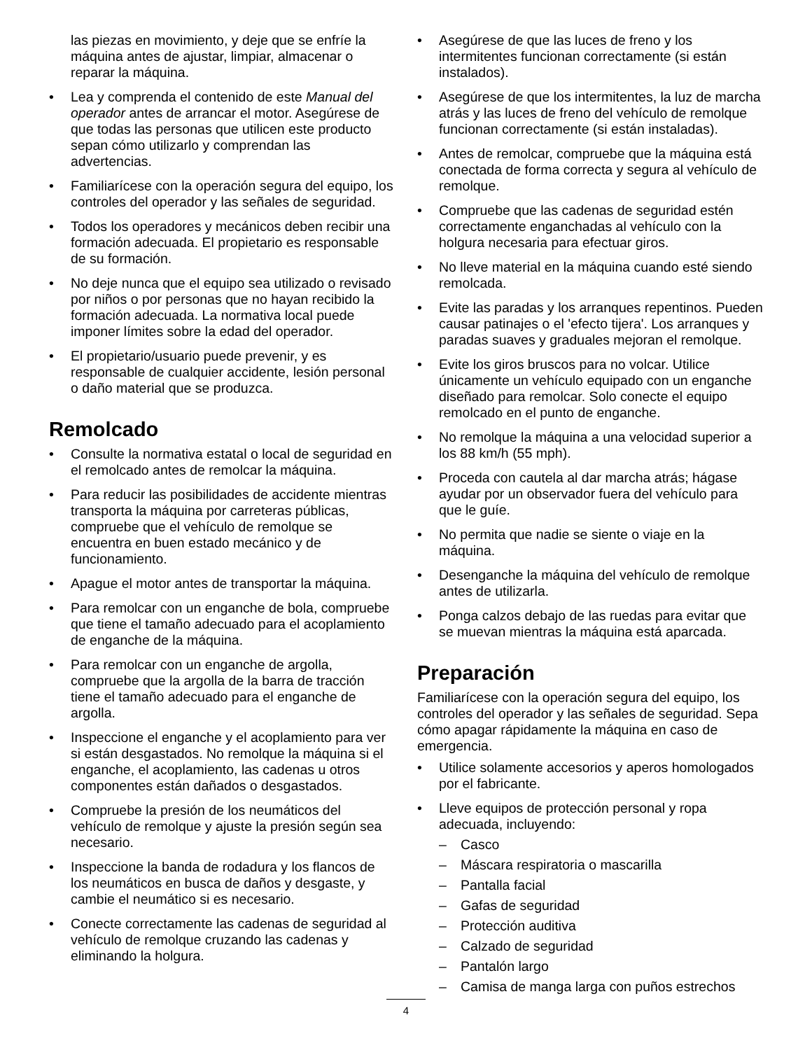las piezas en movimiento, y deje que se enfríe la máquina antes de ajustar, limpiar, almacenar o reparar la máquina.
• Lea y comprenda el contenido de este Manual del operador antes de arrancar el motor. Asegúrese de que todas las personas que utilicen este producto sepan cómo utilizarlo y comprendan las advertencias.
• Familiarícese con la operación segura del equipo, los controles del operador y las señales de seguridad.
• Todos los operadores y mecánicos deben recibir una formación adecuada. El propietario es responsable de su formación.
• No deje nunca que el equipo sea utilizado o revisado por niños o por personas que no hayan recibido la formación adecuada. La normativa local puede imponer límites sobre la edad del operador.
• El propietario/usuario puede prevenir, y es responsable de cualquier accidente, lesión personal o daño material que se produzca.
Remolcado
• Consulte la normativa estatal o local de seguridad en el remolcado antes de remolcar la máquina.
• Para reducir las posibilidades de accidente mientras transporta la máquina por carreteras públicas, compruebe que el vehículo de remolque se encuentra en buen estado mecánico y de funcionamiento.
• Apague el motor antes de transportar la máquina.
• Para remolcar con un enganche de bola, compruebe que tiene el tamaño adecuado para el acoplamiento de enganche de la máquina.
• Para remolcar con un enganche de argolla, compruebe que la argolla de la barra de tracción tiene el tamaño adecuado para el enganche de argolla.
• Inspeccione el enganche y el acoplamiento para ver si están desgastados. No remolque la máquina si el enganche, el acoplamiento, las cadenas u otros componentes están dañados o desgastados.
• Compruebe la presión de los neumáticos del vehículo de remolque y ajuste la presión según sea necesario.
• Inspeccione la banda de rodadura y los flancos de los neumáticos en busca de daños y desgaste, y cambie el neumático si es necesario.
• Conecte correctamente las cadenas de seguridad al vehículo de remolque cruzando las cadenas y eliminando la holgura.
• Asegúrese de que las luces de freno y los intermitentes funcionan correctamente (si están instalados).
• Asegúrese de que los intermitentes, la luz de marcha atrás y las luces de freno del vehículo de remolque funcionan correctamente (si están instaladas).
• Antes de remolcar, compruebe que la máquina está conectada de forma correcta y segura al vehículo de remolque.
• Compruebe que las cadenas de seguridad estén correctamente enganchadas al vehículo con la holgura necesaria para efectuar giros.
• No lleve material en la máquina cuando esté siendo remolcada.
• Evite las paradas y los arranques repentinos. Pueden causar patinajes o el 'efecto tijera'. Los arranques y paradas suaves y graduales mejoran el remolque.
• Evite los giros bruscos para no volcar. Utilice únicamente un vehículo equipado con un enganche diseñado para remolcar. Solo conecte el equipo remolcado en el punto de enganche.
• No remolque la máquina a una velocidad superior a los 88 km/h (55 mph).
• Proceda con cautela al dar marcha atrás; hágase ayudar por un observador fuera del vehículo para que le guíe.
• No permita que nadie se siente o viaje en la máquina.
• Desenganche la máquina del vehículo de remolque antes de utilizarla.
• Ponga calzos debajo de las ruedas para evitar que se muevan mientras la máquina está aparcada.
Preparación
Familiarícese con la operación segura del equipo, los controles del operador y las señales de seguridad. Sepa cómo apagar rápidamente la máquina en caso de emergencia.
• Utilice solamente accesorios y aperos homologados por el fabricante.
• Lleve equipos de protección personal y ropa adecuada, incluyendo:
– Casco
– Máscara respiratoria o mascarilla
– Pantalla facial
– Gafas de seguridad
– Protección auditiva
– Calzado de seguridad
– Pantalón largo
– Camisa de manga larga con puños estrechos
4